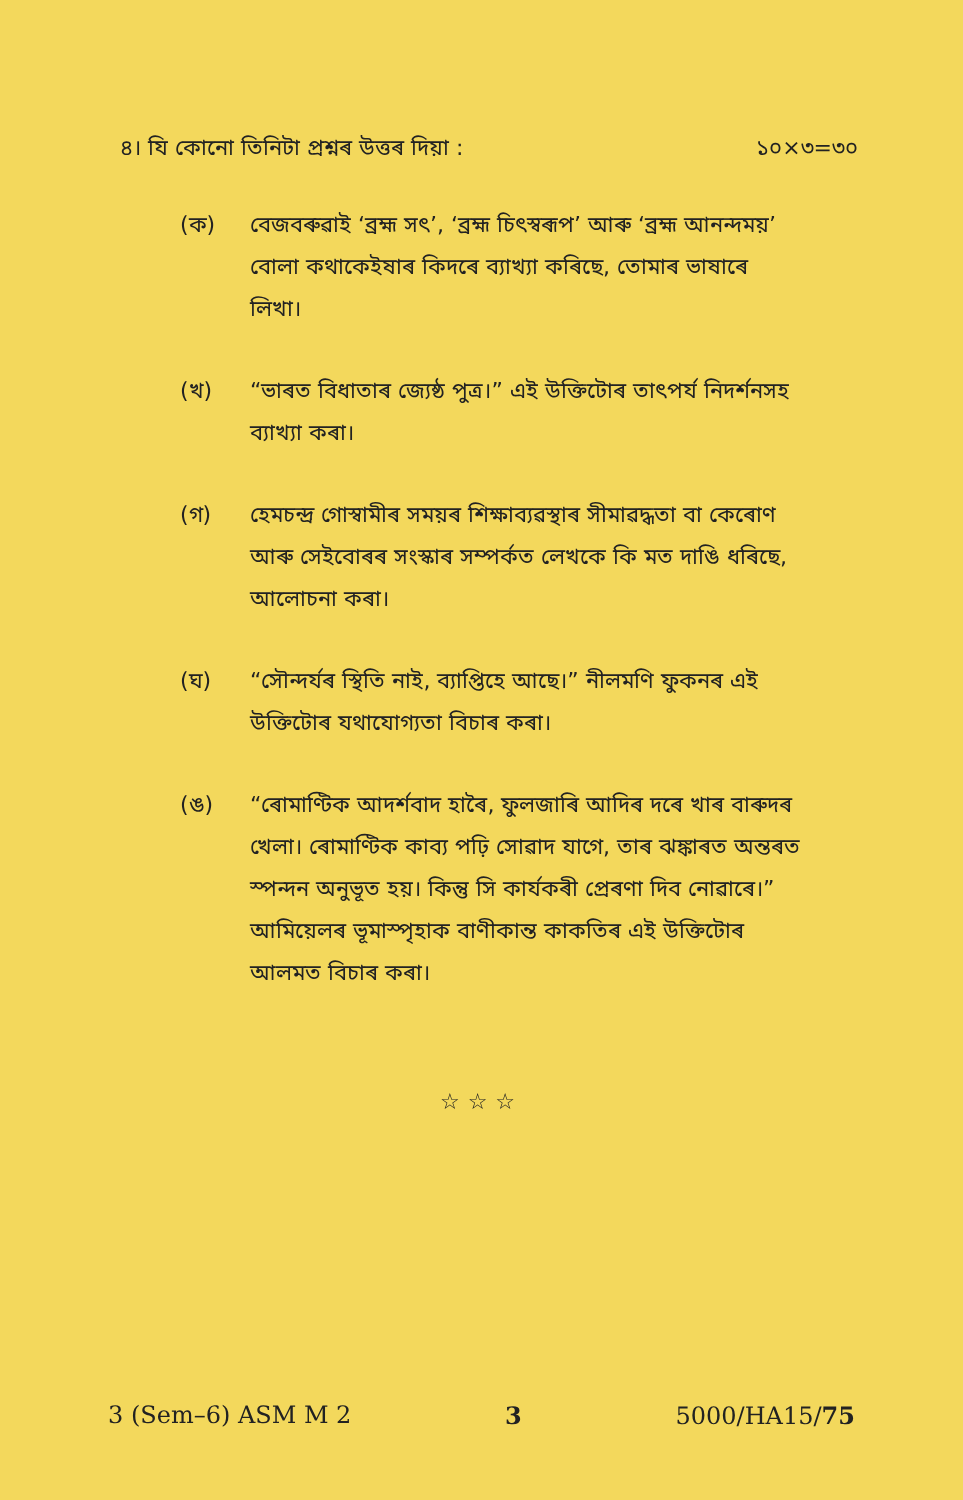৪। যি কোনো তিনিটা প্ৰশ্নৰ উত্তৰ দিয়া : ১০×৩=৩০
(ক) বেজবৰুৱাই ‘ব্ৰহ্ম সৎ’, ‘ব্ৰহ্ম চিৎস্বৰূপ’ আৰু ‘ব্ৰহ্ম আনন্দময়’ বোলা কথাকেইষাৰ কিদৰে ব্যাখ্যা কৰিছে, তোমাৰ ভাষাৰে লিখা।
(খ) “ভাৰত বিধাতাৰ জ্যেষ্ঠ পুত্ৰ।” এই উক্তিটোৰ তাৎপৰ্য নিদৰ্শনসহ ব্যাখ্যা কৰা।
(গ) হেমচন্দ্ৰ গোস্বামীৰ সময়ৰ শিক্ষাব্যৱস্থাৰ সীমাৱদ্ধতা বা কেৰোণ আৰু সেইবোৰৰ সংস্কাৰ সম্পৰ্কত লেখকে কি মত দাঙি ধৰিছে, আলোচনা কৰা।
(ঘ) “সৌন্দৰ্যৰ স্থিতি নাই, ব্যাপ্তিহে আছে।” নীলমণি ফুকনৰ এই উক্তিটোৰ যথাযোগ্যতা বিচাৰ কৰা।
(ঙ) “ৰোমাণ্টিক আদৰ্শবাদ হাৰৈ, ফুলজাৰি আদিৰ দৰে খাৰ বাৰুদৰ খেলা। ৰোমাণ্টিক কাব্য পঢ়ি সোৱাদ যাগে, তাৰ ঝঙ্কাৰত অন্তৰত স্পন্দন অনুভূত হয়। কিন্তু সি কাৰ্যকৰী প্ৰেৰণা দিব নোৱাৰে।” আমিয়েলৰ ভূমাস্পৃহাক বাণীকান্ত কাকতিৰ এই উক্তিটোৰ আলমত বিচাৰ কৰা।
☆☆☆
3 (Sem–6) ASM M 2 3 5000/HA15/75